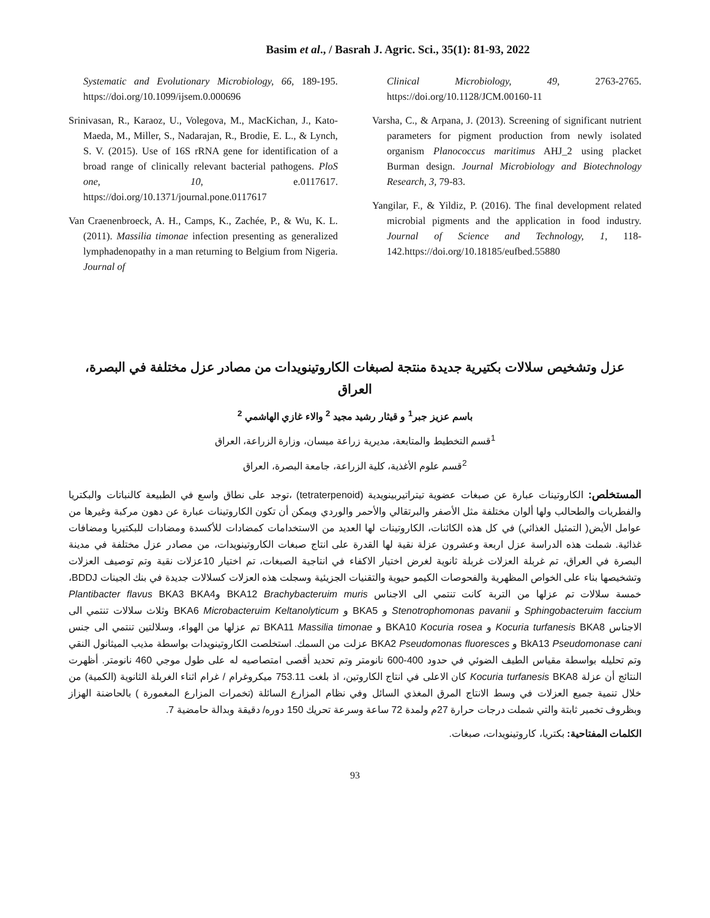Basim et al., / Basrah J. Agric. Sci., 35(1): 81-93, 2022
Systematic and Evolutionary Microbiology, 66, 189-195. https://doi.org/10.1099/ijsem.0.000696
Srinivasan, R., Karaoz, U., Volegova, M., MacKichan, J., Kato-Maeda, M., Miller, S., Nadarajan, R., Brodie, E. L., & Lynch, S. V. (2015). Use of 16S rRNA gene for identification of a broad range of clinically relevant bacterial pathogens. PloS one, 10, e.0117617. https://doi.org/10.1371/journal.pone.0117617
Van Craenenbroeck, A. H., Camps, K., Zachée, P., & Wu, K. L. (2011). Massilia timonae infection presenting as generalized lymphadenopathy in a man returning to Belgium from Nigeria. Journal of
Clinical Microbiology, 49, 2763-2765. https://doi.org/10.1128/JCM.00160-11
Varsha, C., & Arpana, J. (2013). Screening of significant nutrient parameters for pigment production from newly isolated organism Planococcus maritimus AHJ_2 using placket Burman design. Journal Microbiology and Biotechnology Research, 3, 79-83.
Yangilar, F., & Yildiz, P. (2016). The final development related microbial pigments and the application in food industry. Journal of Science and Technology, 1, 118-142.https://doi.org/10.18185/eufbed.55880
عزل وتشخيص سلالات بكتيرية جديدة منتجة لصبغات الكاروتينويدات من مصادر عزل مختلفة في البصرة، العراق
باسم عزيز جبر<sup>1</sup> و قيثار رشيد مجيد <sup>2</sup> والاء غازي الهاشمي <sup>2</sup>
<sup>1</sup> قسم التخطيط والمتابعة، مديرية زراعة ميسان، وزارة الزراعة، العراق
<sup>2</sup> قسم علوم الأغذية، كلية الزراعة، جامعة البصرة، العراق
المستخلص: الكاروتينات عبارة عن صبغات عضوية تيتراتيربينويدية (tetraterpenoid) ،توجد على نطاق واسع في الطبيعة كالنباتات والبكتريا والفطريات والطحالب ولها ألوان مختلفة مثل الأصفر والبرتقالي والأحمر والوردي ويمكن أن تكون الكاروتينات عبارة عن دهون مركبة وغيرها من عوامل الأيض( التمثيل الغذائي) في كل هذه الكائنات، الكاروتينات لها العديد من الاستخدامات كمضادات للأكسدة ومضادات للبكتيريا ومضافات غذائية. شملت هذه الدراسة عزل اربعة وعشرون عزلة نقية لها القدرة على انتاج صبغات الكاروتينويدات، من مصادر عزل مختلفة في مدينة البصرة في العراق، تم غربلة العزلات غربلة ثانوية لغرض اختيار الاكفاء في انتاجية الصبغات، تم اختيار 10عزلات نقية وتم توصيف العزلات وتشخيصها بناء على الخواص المظهرية والفحوصات الكيمو حيوية والتقنيات الجزيئية وسجلت هذه العزلات كسلالات جديدة في بنك الجينات BDDJ، خمسة سلالات تم عزلها من التربة كانت تنتمي الى الاجناس BKA12 Brachybacteruim muris وPlantibacter flavus BKA3 BKA4 Sphingobacteruim faccium و Stenotrophomonas pavanii و BKA5 و BKA6 Microbacteruim Keltanolyticum وثلاث سلالات تنتمي الى الاجناس Kocuria turfanesis BKA8 و BKA10 Kocuria rosea و BKA11 Massilia timonae تم عزلها من الهواء، وسلالتين تنتمي الى جنس BkA13 Pseudomonase cani و BKA2 Pseudomonas fluoresces عزلت من السمك. استخلصت الكاروتينويدات بواسطة مذيب الميثانول النقي وتم تحليله بواسطة مقياس الطيف الضوئي في حدود 400-600 نانومتر وتم تحديد أقصى امتصاصيه له على طول موجي 460 نانومتر. أظهرت النتائج أن عزلة Kocuria turfanesis BKA8 كان الاعلى في انتاج الكاروتين، اذ بلغت 753.11 ميكروغرام / غرام اثناء الغربلة الثانوية (الكمية) من خلال تنمية جميع العزلات في وسط الانتاج المرق المغذي السائل وفي نظام المزارع السائلة (تخمرات المزارع المغمورة ) بالحاضنة الهزاز وبظروف تخمير ثابتة والتي شملت درجات حرارة 27م ولمدة 72 ساعة وسرعة تحريك 150 دوره/ دقيقة وبدالة حامضية 7.
الكلمات المفتاحية: بكتريا، كاروتينويدات، صبغات.
93